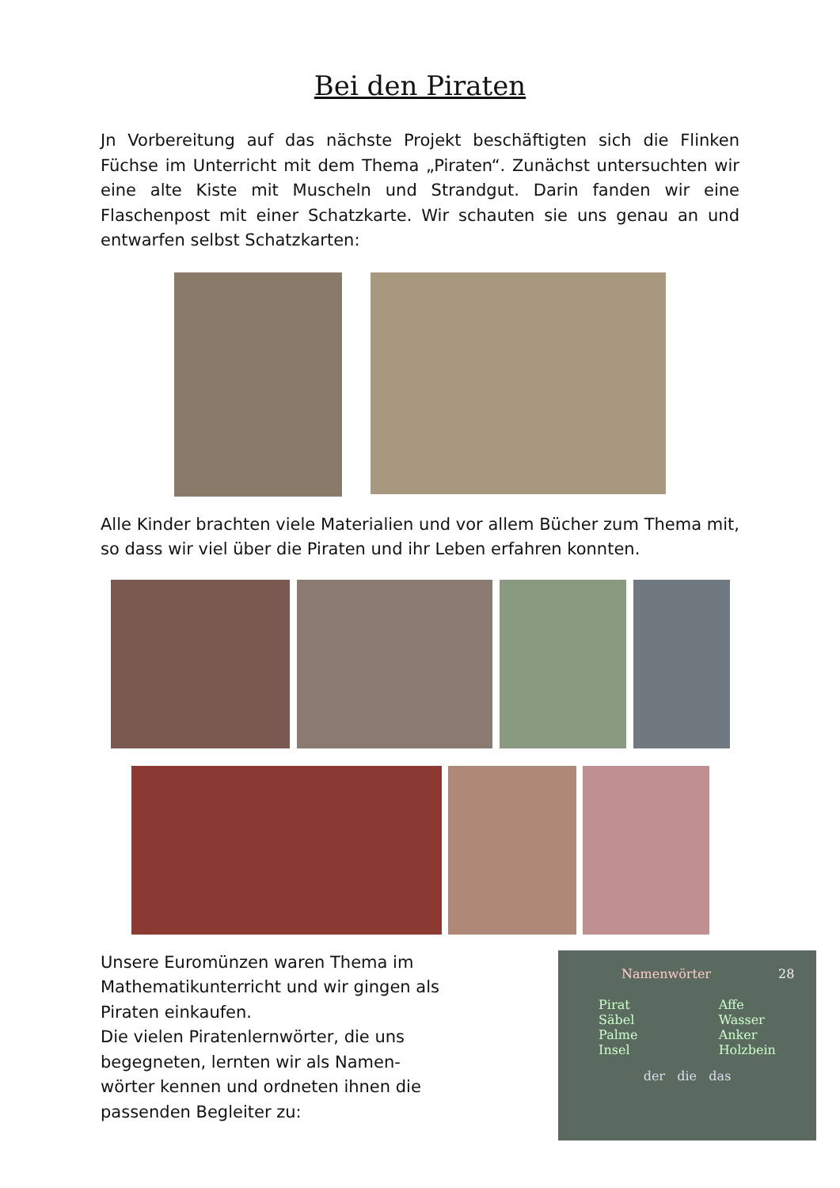Bei den Piraten
Jn Vorbereitung auf das nächste Projekt beschäftigten sich die Flinken Füchse im Unterricht mit dem Thema „Piraten“. Zunächst untersuchten wir eine alte Kiste mit Muscheln und Strandgut. Darin fanden wir eine Flaschenpost mit einer Schatzkarte. Wir schauten sie uns genau an und entwarfen selbst Schatzkarten:
Alle Kinder brachten viele Materialien und vor allem Bücher zum Thema mit, so dass wir viel über die Piraten und ihr Leben erfahren konnten.
Unsere Euromünzen waren Thema im Mathematikunterricht und wir gingen als Piraten einkaufen.
Die vielen Piratenlernwörter, die uns begegneten, lernten wir als Namen-wörter kennen und ordneten ihnen die passenden Begleiter zu:
Namenwörter 28
Pirat
Säbel
Palme
Insel
Affe
Wasser
Anker
Holzbein
der die das